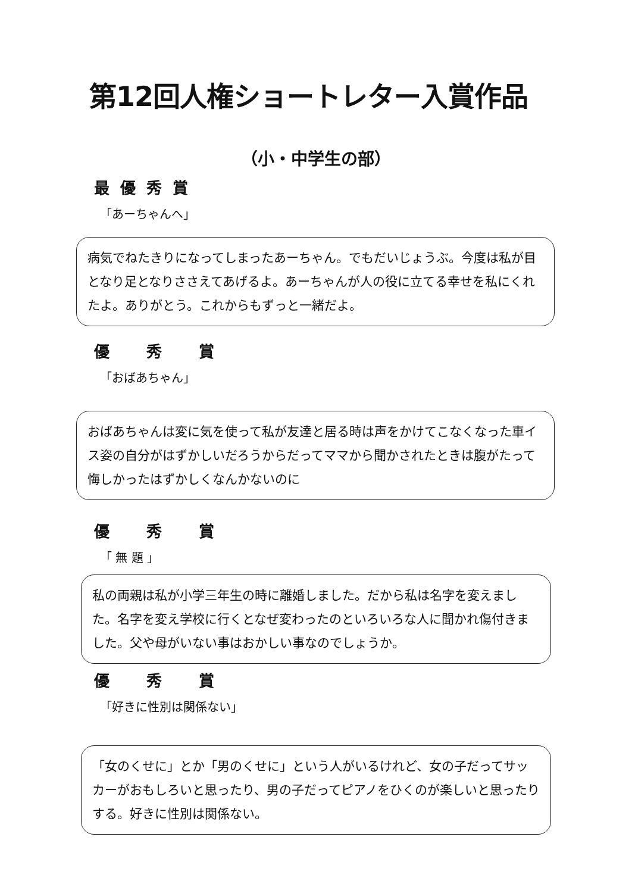第12回人権ショートレター入賞作品
（小・中学生の部）
最優秀賞
「あーちゃんへ」
病気でねたきりになってしまったあーちゃん。でもだいじょうぶ。今度は私が目となり足となりささえてあげるよ。あーちゃんが人の役に立てる幸せを私にくれたよ。ありがとう。これからもずっと一緒だよ。
優　秀　賞
「おばあちゃん」
おばあちゃんは変に気を使って私が友達と居る時は声をかけてこなくなった車イス姿の自分がはずかしいだろうからだってママから聞かされたときは腹がたって悔しかったはずかしくなんかないのに
優　秀　賞
「 無 題 」
私の両親は私が小学三年生の時に離婚しました。だから私は名字を変えました。名字を変え学校に行くとなぜ変わったのといろいろな人に聞かれ傷付きました。父や母がいない事はおかしい事なのでしょうか。
優　秀　賞
「好きに性別は関係ない」
「女のくせに」とか「男のくせに」という人がいるけれど、女の子だってサッカーがおもしろいと思ったり、男の子だってピアノをひくのが楽しいと思ったりする。好きに性別は関係ない。